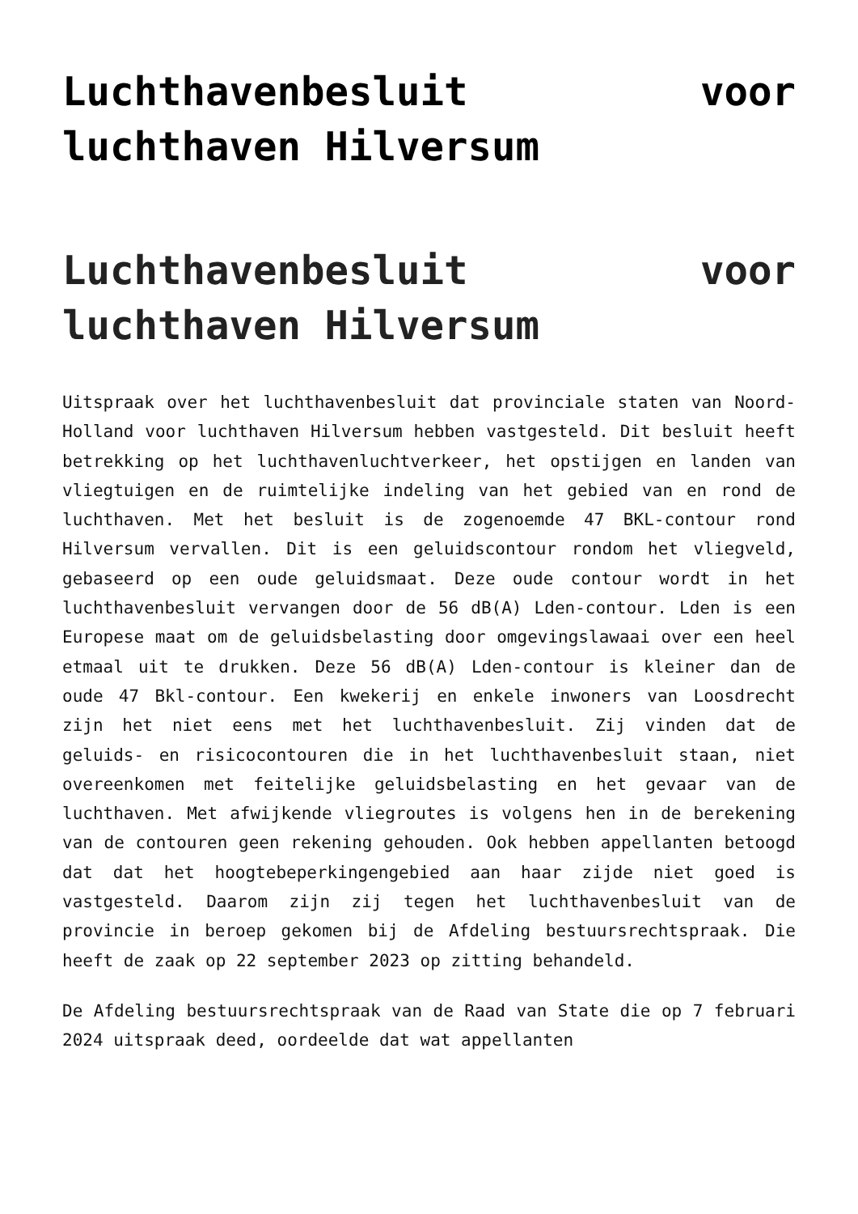Luchthavenbesluit voor luchthaven Hilversum
Luchthavenbesluit voor luchthaven Hilversum
Uitspraak over het luchthavenbesluit dat provinciale staten van Noord-Holland voor luchthaven Hilversum hebben vastgesteld. Dit besluit heeft betrekking op het luchthavenluchtverkeer, het opstijgen en landen van vliegtuigen en de ruimtelijke indeling van het gebied van en rond de luchthaven. Met het besluit is de zogenoemde 47 BKL-contour rond Hilversum vervallen. Dit is een geluidscontour rondom het vliegveld, gebaseerd op een oude geluidsmaat. Deze oude contour wordt in het luchthavenbesluit vervangen door de 56 dB(A) Lden-contour. Lden is een Europese maat om de geluidsbelasting door omgevingslawaai over een heel etmaal uit te drukken. Deze 56 dB(A) Lden-contour is kleiner dan de oude 47 Bkl-contour. Een kwekerij en enkele inwoners van Loosdrecht zijn het niet eens met het luchthavenbesluit. Zij vinden dat de geluids- en risicocontouren die in het luchthavenbesluit staan, niet overeenkomen met feitelijke geluidsbelasting en het gevaar van de luchthaven. Met afwijkende vliegroutes is volgens hen in de berekening van de contouren geen rekening gehouden. Ook hebben appellanten betoogd dat dat het hoogtebeperkingengebied aan haar zijde niet goed is vastgesteld. Daarom zijn zij tegen het luchthavenbesluit van de provincie in beroep gekomen bij de Afdeling bestuursrechtspraak. Die heeft de zaak op 22 september 2023 op zitting behandeld.
De Afdeling bestuursrechtspraak van de Raad van State die op 7 februari 2024 uitspraak deed, oordeelde dat wat appellanten